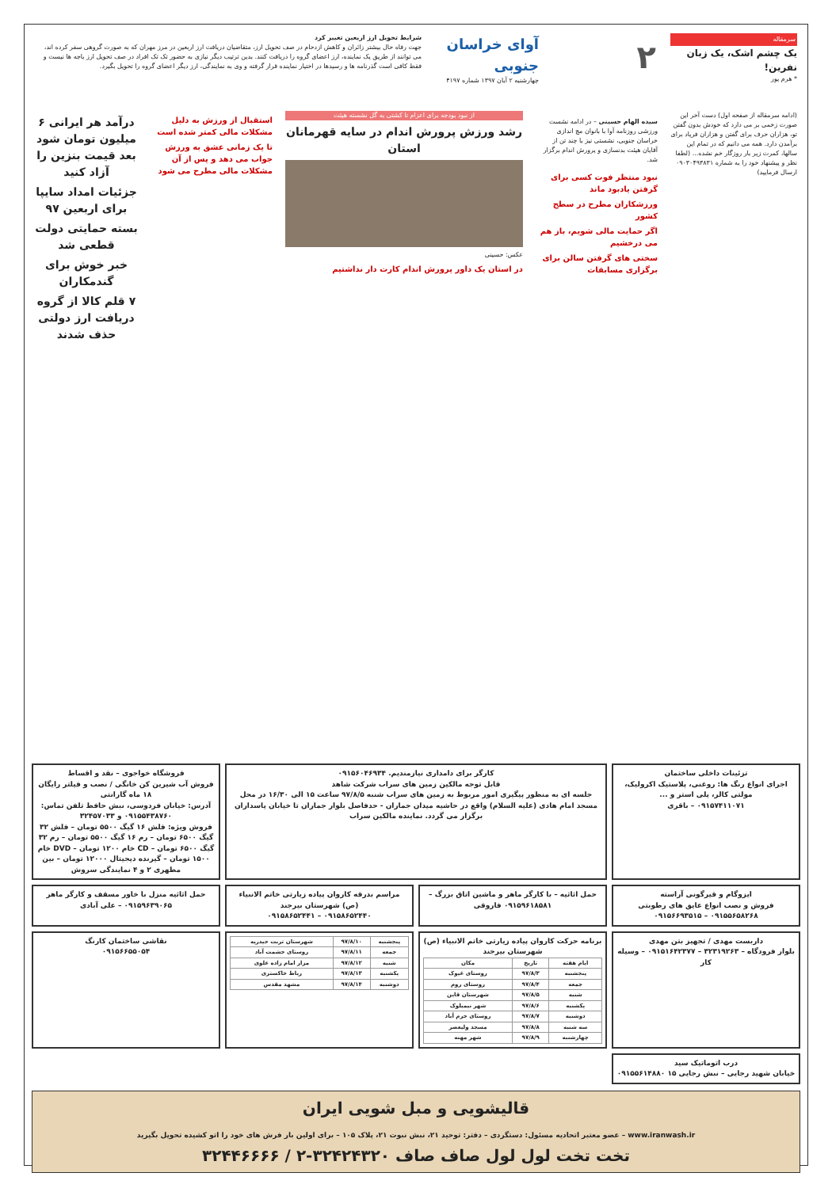سرمقاله
یک چشم اشک، یک زبان نفرین!
* هرم پور
۲
آوای خراسان جنوبی
چهارشنبه ۲ آبان ۱۳۹۷ شماره ۴۱۹۷
شرایط تحویل ارز اربعین تغییر کرد
جهت رفاه حال بیشتر زائران و کاهش ازدحام در صف تحویل ارز، متقاضیان دریافت ارز اربعین در مرز مهران که به صورت گروهی سفر کرده اند، می توانند از طریق یک نماینده، ارز اعضای گروه را دریافت کنند. بدین ترتیب دیگر نیازی به حضور تک تک افراد در صف تحویل ارز باجه ها نیست و فقط کافی است گذرنامه ها و رسیدها در اختیار نماینده قرار گرفته و وی به نمایندگی، ارز دیگر اعضای گروه را تحویل بگیرد.
(ادامه سرمقاله از صفحه اول) دست آخر این صورت زخمی بر می دارد که خودش بدون گفتن تو، هزاران حرف برای گفتن و هزاران فریاد برای برآمدن دارد. همه می دانیم که در تمام این سالها، کمرت زیر بار روزگار خم نشده... (لطفا نظر و پیشنهاد خود را به شماره ۰۹۰۳۰۴۹۳۸۳۱ ارسال فرمایید)
سیده الهام حسینی – در ادامه نشست ورزشی روزنامه آوا با بانوان مچ اندازی خراسان جنوبی، نشستی نیز با چند تن از آقایان هیئت بدنسازی و پرورش اندام برگزار شد.
نبود منتظر فوت کسی برای گرفتن یادبود ماند
ورزشکاران مطرح در سطح کشور
اگر حمایت مالی شویم، باز هم می درخشیم
سختی های گرفتن سالن برای برگزاری مسابقات
از نبود بودجه برای اعزام تا کشتی به گل نشسته هیئت
رشد ورزش پرورش اندام در سایه قهرمانان استان
عکس: حسینی
در استان یک داور پرورش اندام کارت دار نداشتیم
استقبال از ورزش به دلیل مشکلات مالی کمتر شده است
تا یک زمانی عشق به ورزش جواب می دهد و پس از آن مشکلات مالی مطرح می شود
درآمد هر ایرانی ۶ میلیون تومان شود بعد قیمت بنزین را آزاد کنید
جزئیات امداد سایپا برای اربعین ۹۷
بسته حمایتی دولت قطعی شد
خبر خوش برای گندمکاران
۷ قلم کالا از گروه دریافت ارز دولتی حذف شدند
تزئینات داخلی ساختمان
اجرای انواع رنگ ها: روغنی، پلاستیک اکرولیک، مولتی کالر، پلی استر و ...
۰۹۱۵۷۴۱۱۰۷۱ – باقری
کارگر برای دامداری نیازمندیم. ۰۹۱۵۶۰۴۶۹۳۴
قابل توجه مالکین زمین های سراب شرکت شاهد
جلسه ای به منظور پیگیری امور مربوط به زمین های سراب شنبه ۹۷/۸/۵ ساعت ۱۵ الی ۱۶/۳۰ در محل مسجد امام هادی (علیه السلام) واقع در حاشیه میدان جماران - حدفاصل بلوار جماران تا خیابان پاسداران برگزار می گردد. نماینده مالکین سراب
فروشگاه خواجوی – نقد و اقساط
فروش آب شیرین کن خانگی / نصب و فیلتر رایگان ۱۸ ماه گارانتی
آدرس: خیابان فردوسی، نبش حافظ تلفن تماس: ۰۹۱۵۵۴۳۸۷۶۰ و ۳۲۴۵۷۰۳۳
فروش ویژه: فلش ۱۶ گیگ ۵۵۰۰ تومان – فلش ۳۲ گیگ ۶۵۰۰ تومان – رم ۱۶ گیگ ۵۵۰۰ تومان – رم ۳۲ گیگ ۶۵۰۰ تومان – CD خام ۱۲۰۰ تومان – DVD خام ۱۵۰۰ تومان – گیرنده دیجیتال ۱۲۰۰۰ تومان – بین مطهری ۲ و ۴ نمایندگی سروش
ایزوگام و قیرگونی آراسته
فروش و نصب انواع عایق های رطوبتی
۰۹۱۵۵۶۵۸۲۶۸ – ۰۹۱۵۶۶۹۳۵۱۵
حمل اثاثیه – با کارگر ماهر و ماشین اتاق بزرگ – ۰۹۱۵۹۶۱۸۵۸۱ فاروقی
مراسم بدرقه کاروان پیاده زیارتی خاتم الانبیاء (ص) شهرستان بیرجند
۰۹۱۵۸۶۵۲۴۴۰ – ۰۹۱۵۸۶۵۲۴۴۱
حمل اثاثیه منزل با خاور مسقف و کارگر ماهر
۰۹۱۵۹۶۳۹۰۶۵ – علی آبادی
داربست مهدی / تجهیز بتن مهدی
بلوار فرودگاه – ۳۲۳۱۹۲۶۳ – ۰۹۱۵۱۶۴۲۳۷۷ – وسیله کار
برنامه حرکت کاروان پیاده زیارتی خاتم الانبیاء (ص) شهرستان بیرجند
| ایام هفته | تاریخ | مکان |
| --- | --- | --- |
| پنجشنبه | ۹۷/۸/۳ | روستای غیوک |
| جمعه | ۹۷/۸/۴ | روستای روم |
| شنبه | ۹۷/۸/۵ | شهرستان قاین |
| یکشنبه | ۹۷/۸/۶ | شهر نیمبلوک |
| دوشنبه | ۹۷/۸/۷ | روستای حرم آباد |
| سه شنبه | ۹۷/۸/۸ | مسجد ولیعصر |
| چهارشنبه | ۹۷/۸/۹ | شهر مهنه |
| پنجشنبه | ۹۷/۸/۱۰ | شهرستان تربت حیدریه |
| جمعه | ۹۷/۸/۱۱ | روستای حشمت آباد |
| شنبه | ۹۷/۸/۱۲ | مزار امام زاده علوی |
| یکشنبه | ۹۷/۸/۱۳ | رباط خاکستری |
| دوشنبه | ۹۷/۸/۱۴ | مشهد مقدس |
نقاشی ساختمان کارنگ
۰۹۱۵۶۶۵۵۰۵۴
درب اتوماتیک سید
خیابان شهید رجایی – نبش رجایی ۱۵ ۰۹۱۵۵۶۱۴۸۸۰
قالیشویی و مبل شویی ایران
www.iranwash.ir – عضو معتبر اتحادیه مسئول: دستگردی – دفتر: توحید ۲۱، نبش نبوت ۲۱، پلاک ۱۰۵ – برای اولین بار فرش های خود را اتو کشیده تحویل بگیرید
تخت تخت لول لول صاف صاف ۳۲۴۲۴۳۲۰-۲ / ۳۲۴۴۶۶۶۶